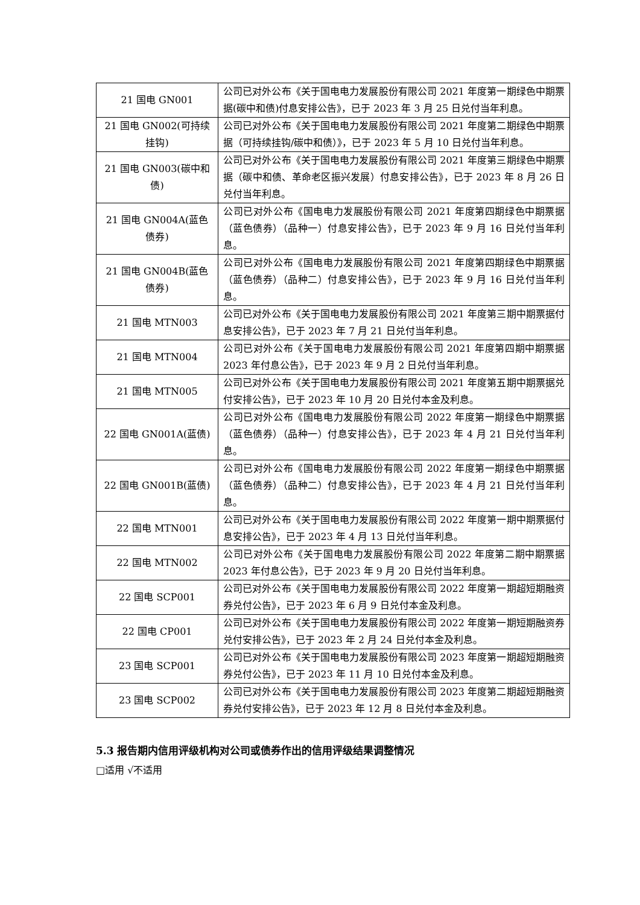| 21 国电 GN001 | 公司已对外公布《关于国电电力发展股份有限公司 2021 年度第一期绿色中期票据(碳中和债)付息安排公告》，已于 2023 年 3 月 25 日兑付当年利息。 |
| 21 国电 GN002(可持续挂钩) | 公司已对外公布《关于国电电力发展股份有限公司 2021 年度第二期绿色中期票据（可持续挂钩/碳中和债）》，已于 2023 年 5 月 10 日兑付当年利息。 |
| 21 国电 GN003(碳中和债) | 公司已对外公布《关于国电电力发展股份有限公司 2021 年度第三期绿色中期票据（碳中和债、革命老区振兴发展）付息安排公告》，已于 2023 年 8 月 26 日兑付当年利息。 |
| 21 国电 GN004A(蓝色债券) | 公司已对外公布《国电电力发展股份有限公司 2021 年度第四期绿色中期票据（蓝色债券）（品种一）付息安排公告》，已于 2023 年 9 月 16 日兑付当年利息。 |
| 21 国电 GN004B(蓝色债券) | 公司已对外公布《国电电力发展股份有限公司 2021 年度第四期绿色中期票据（蓝色债券）（品种二）付息安排公告》，已于 2023 年 9 月 16 日兑付当年利息。 |
| 21 国电 MTN003 | 公司已对外公布《关于国电电力发展股份有限公司 2021 年度第三期中期票据付息安排公告》，已于 2023 年 7 月 21 日兑付当年利息。 |
| 21 国电 MTN004 | 公司已对外公布《关于国电电力发展股份有限公司 2021 年度第四期中期票据 2023 年付息公告》，已于 2023 年 9 月 2 日兑付当年利息。 |
| 21 国电 MTN005 | 公司已对外公布《关于国电电力发展股份有限公司 2021 年度第五期中期票据兑付安排公告》，已于 2023 年 10 月 20 日兑付本金及利息。 |
| 22 国电 GN001A(蓝债) | 公司已对外公布《国电电力发展股份有限公司 2022 年度第一期绿色中期票据（蓝色债券）（品种一）付息安排公告》，已于 2023 年 4 月 21 日兑付当年利息。 |
| 22 国电 GN001B(蓝债) | 公司已对外公布《国电电力发展股份有限公司 2022 年度第一期绿色中期票据（蓝色债券）（品种二）付息安排公告》，已于 2023 年 4 月 21 日兑付当年利息。 |
| 22 国电 MTN001 | 公司已对外公布《关于国电电力发展股份有限公司 2022 年度第一期中期票据付息安排公告》，已于 2023 年 4 月 13 日兑付当年利息。 |
| 22 国电 MTN002 | 公司已对外公布《关于国电电力发展股份有限公司 2022 年度第二期中期票据 2023 年付息公告》，已于 2023 年 9 月 20 日兑付当年利息。 |
| 22 国电 SCP001 | 公司已对外公布《关于国电电力发展股份有限公司 2022 年度第一期超短期融资券兑付公告》，已于 2023 年 6 月 9 日兑付本金及利息。 |
| 22 国电 CP001 | 公司已对外公布《关于国电电力发展股份有限公司 2022 年度第一期短期融资券兑付安排公告》，已于 2023 年 2 月 24 日兑付本金及利息。 |
| 23 国电 SCP001 | 公司已对外公布《关于国电电力发展股份有限公司 2023 年度第一期超短期融资券兑付公告》，已于 2023 年 11 月 10 日兑付本金及利息。 |
| 23 国电 SCP002 | 公司已对外公布《关于国电电力发展股份有限公司 2023 年度第二期超短期融资券兑付安排公告》，已于 2023 年 12 月 8 日兑付本金及利息。 |
5.3 报告期内信用评级机构对公司或债券作出的信用评级结果调整情况
□适用 √不适用